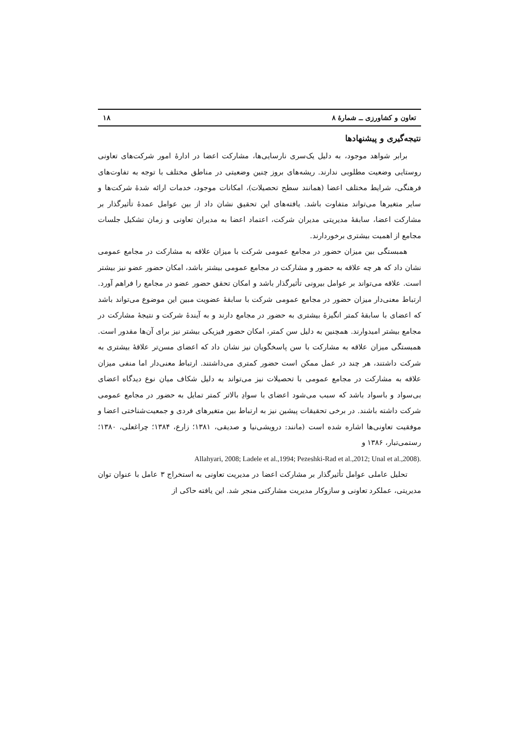تعاون و کشاورزی ــ شمارهٔ ۸ ۱۸
نتیجه‌گیری و پیشنهادها
برابر شواهد موجود، به دلیل یک‌سری نارسایی‌ها، مشارکت اعضا در ادارهٔ امور شرکت‌های تعاونی روستایی وضعیت مطلوبی ندارند. ریشه‌های بروز چنین وضعیتی در مناطق مختلف با توجه به تفاوت‌های فرهنگی، شرایط مختلف اعضا (همانند سطح تحصیلات)، امکانات موجود، خدمات ارائه شدهٔ شرکت‌ها و سایر متغیرها می‌تواند متفاوت باشد. یافته‌های این تحقیق نشان داد از بین عوامل عمدهٔ تأثیرگذار بر مشارکت اعضا، سابقهٔ مدیریتی مدیران شرکت، اعتماد اعضا به مدیران تعاونی و زمان تشکیل جلسات مجامع از اهمیت بیشتری برخوردارند.
همبستگی بین میزان حضور در مجامع عمومی شرکت با میزان علاقه به مشارکت در مجامع عمومی نشان داد که هر چه علاقه به حضور و مشارکت در مجامع عمومی بیشتر باشد، امکان حضور عضو نیز بیشتر است. علاقه می‌تواند بر عوامل بیرونی تأثیرگذار باشد و امکان تحقق حضور عضو در مجامع را فراهم آورد. ارتباط معنی‌دار میزان حضور در مجامع عمومی شرکت با سابقهٔ عضویت مبین این موضوع می‌تواند باشد که اعضای با سابقهٔ کمتر انگیزهٔ بیشتری به حضور در مجامع دارند و به آیندهٔ شرکت و نتیجهٔ مشارکت در مجامع بیشتر امیدوارند. همچنین به دلیل سن کمتر، امکان حضور فیزیکی بیشتر نیز برای آن‌ها مقدور است. همبستگی میزان علاقه به مشارکت با سن پاسخگویان نیز نشان داد که اعضای مسن‌تر علاقهٔ بیشتری به شرکت داشتند، هر چند در عمل ممکن است حضور کمتری می‌داشتند. ارتباط معنی‌دار اما منفی میزان علاقه به مشارکت در مجامع عمومی با تحصیلات نیز می‌تواند به دلیل شکاف میان نوع دیدگاه اعضای بی‌سواد و باسواد باشد که سبب می‌شود اعضای با سوادِ بالاتر کمتر تمایل به حضور در مجامع عمومی شرکت داشته باشند. در برخی تحقیقات پیشین نیز به ارتباط بین متغیرهای فردی و جمعیت‌شناختی اعضا و موفقیت تعاونی‌ها اشاره شده است (مانند: درویشی‌نیا و صدیقی، ۱۳۸۱؛ زارع، ۱۳۸۴؛ چراغعلی، ۱۳۸۰؛ رستمی‌تبار، ۱۳۸۶ و
Allahyari, 2008; Ladele et al.,1994; Pezeshki-Rad et al.,2012; Unal et al.,2008).
تحلیل عاملی عوامل تأثیرگذار بر مشارکت اعضا در مدیریت تعاونی به استخراج ۳ عامل با عنوان توان مدیریتی، عملکرد تعاونی و سازوکار مدیریت مشارکتی منجر شد. این یافته حاکی از